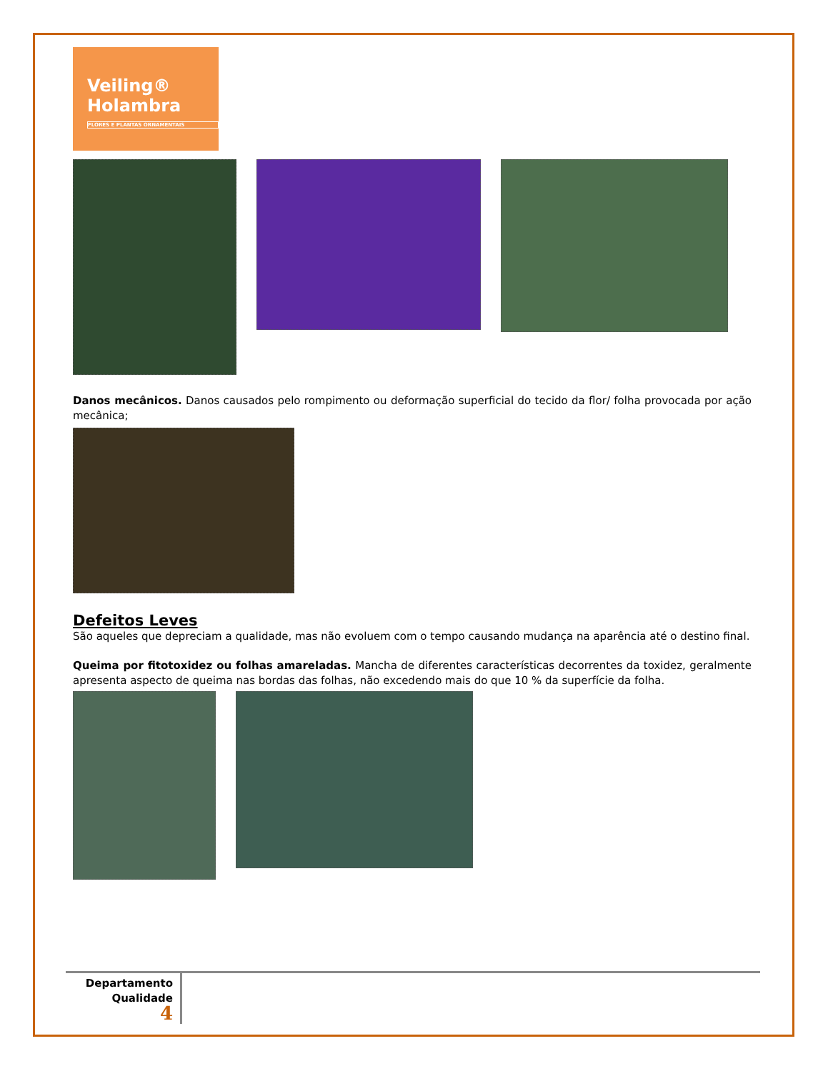Veiling®
Holambra
FLORES E PLANTAS ORNAMENTAIS
Danos mecânicos. Danos causados pelo rompimento ou deformação superficial do tecido da flor/ folha provocada por ação mecânica;
Defeitos Leves
São aqueles que depreciam a qualidade, mas não evoluem com o tempo causando mudança na aparência até o destino final.
Queima por fitotoxidez ou folhas amareladas. Mancha de diferentes características decorrentes da toxidez, geralmente apresenta aspecto de queima nas bordas das folhas, não excedendo mais do que 10 % da superfície da folha.
Departamento
Qualidade
4